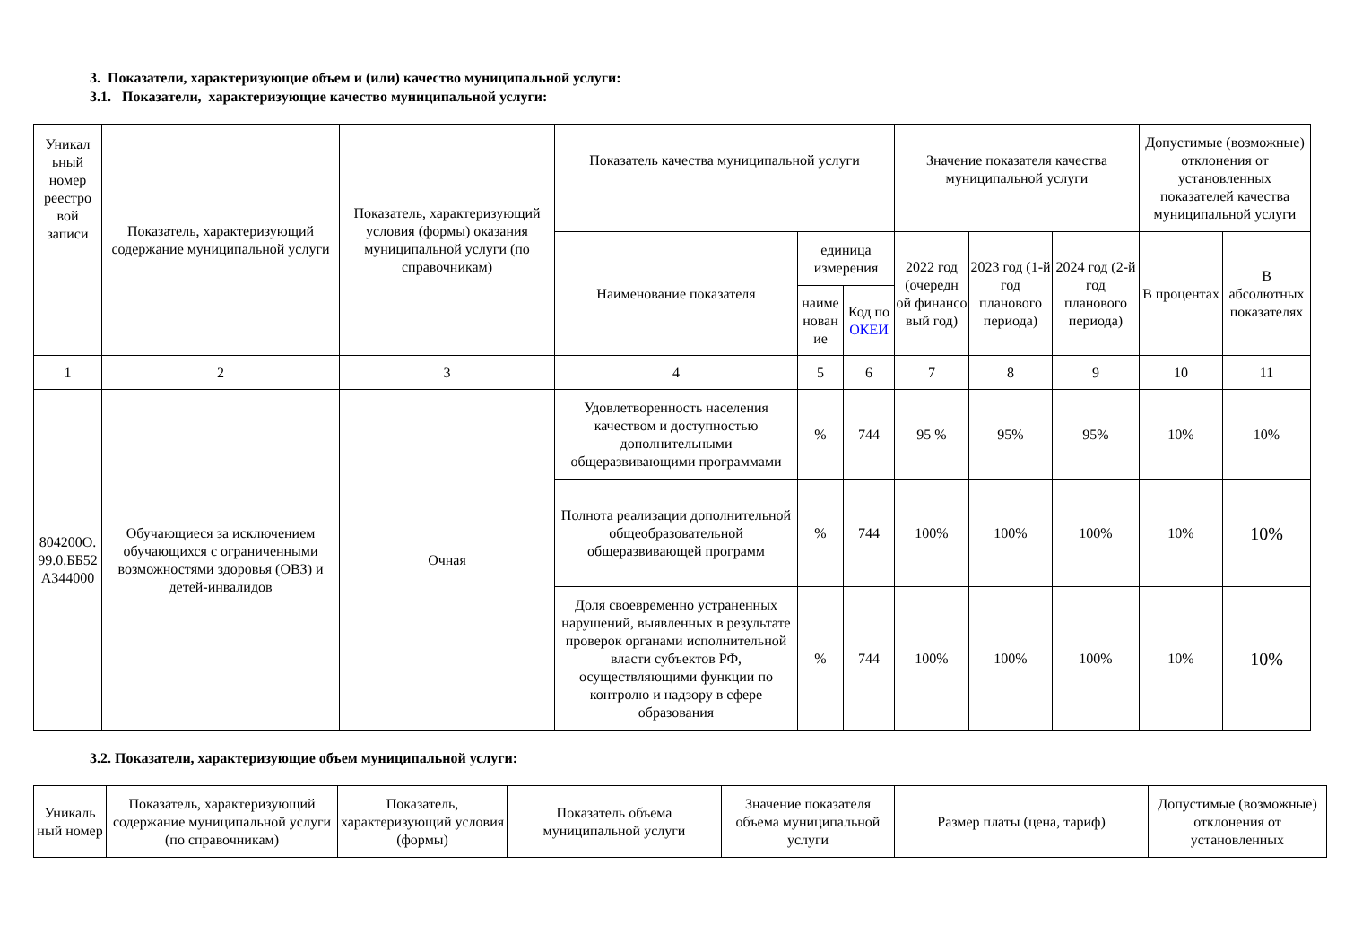3. Показатели, характеризующие объем и (или) качество муниципальной услуги:
3.1. Показатели, характеризующие качество муниципальной услуги:
| Уникал ьный номер реестро вой записи | Показатель, характеризующий содержание муниципальной услуги | Показатель, характеризующий условия (формы) оказания муниципальной услуги (по справочникам) | Показатель качества муниципальной услуги | | | Значение показателя качества муниципальной услуги | | | Допустимые (возможные) отклонения от установленных показателей качества муниципальной услуги | |
| --- | --- | --- | --- | --- | --- | --- | --- | --- | --- | --- |
| | | | Наименование показателя | единица измерения | | 2022 год (очередн ой финансо вый год) | 2023 год (1-й год планового периода) | 2024 год (2-й год планового периода) | В процентах | В абсолютных показателях |
| | | | | наиме нован ие | Код по ОКЕИ | | | | | |
| 1 | 2 | 3 | 4 | 5 | 6 | 7 | 8 | 9 | 10 | 11 |
| 804200О. 99.0.ББ52 А344000 | Обучающиеся за исключением обучающихся с ограниченными возможностями здоровья (ОВЗ) и детей-инвалидов | Очная | Удовлетворенность населения качеством и доступностью дополнительными общеразвивающими программами | % | 744 | 95 % | 95% | 95% | 10% | 10% |
| | | | Полнота реализации дополнительной общеобразовательной общеразвивающей программ | % | 744 | 100% | 100% | 100% | 10% | 10% |
| | | | Доля своевременно устраненных нарушений, выявленных в результате проверок органами исполнительной власти субъектов РФ, осуществляющими функции по контролю и надзору в сфере образования | % | 744 | 100% | 100% | 100% | 10% | 10% |
3.2. Показатели, характеризующие объем муниципальной услуги:
| Уникаль ный номер | Показатель, характеризующий содержание муниципальной услуги (по справочникам) | Показатель, характеризующий условия (формы) | Показатель объема муниципальной услуги | Значение показателя объема муниципальной услуги | Размер платы (цена, тариф) | Допустимые (возможные) отклонения от установленных |